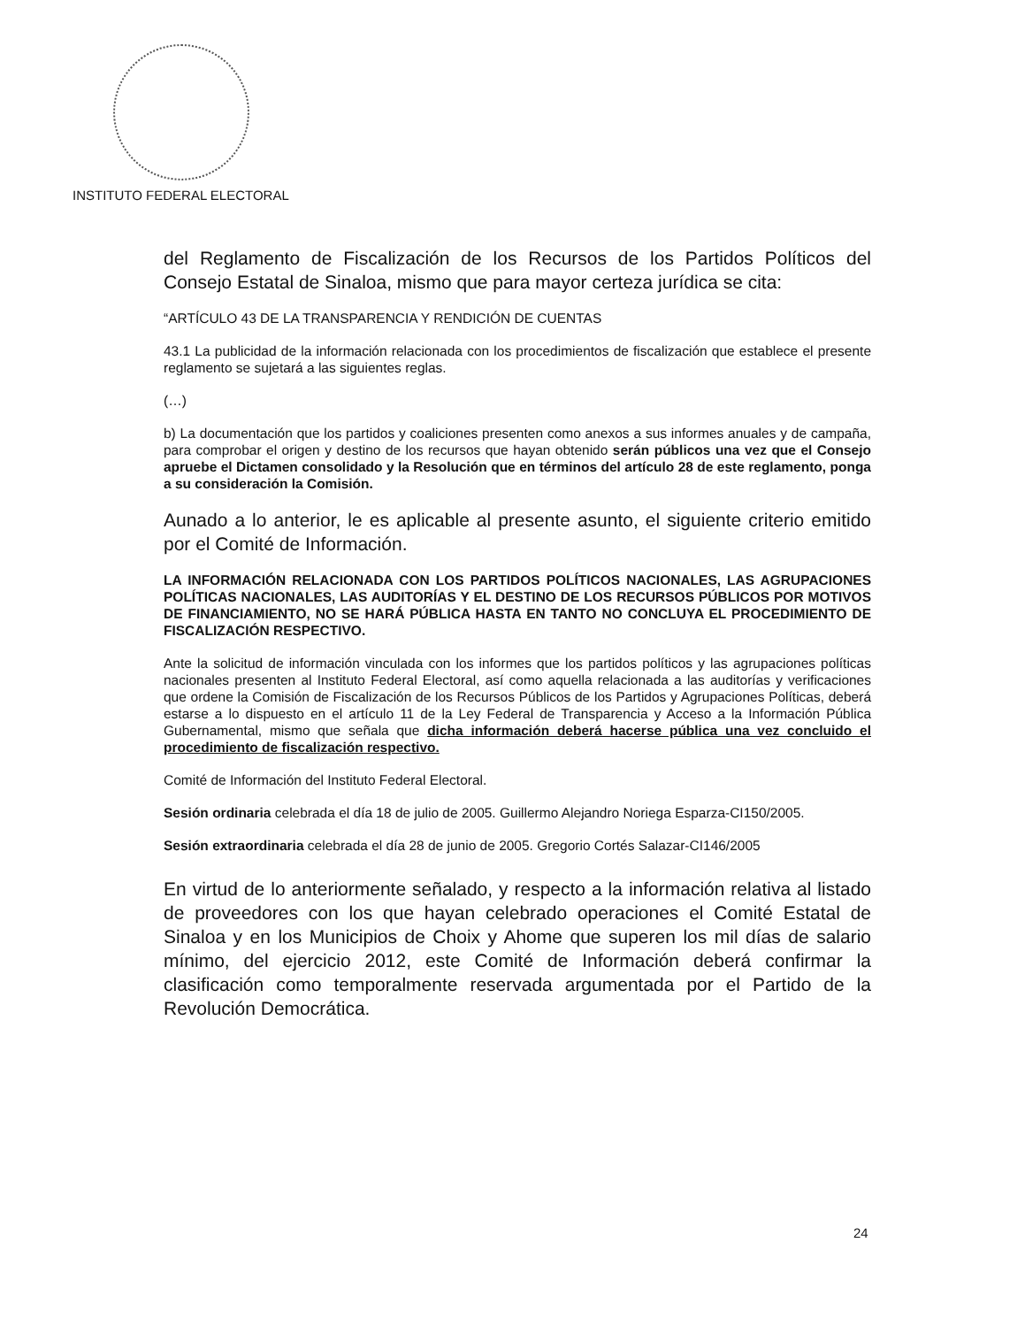INSTITUTO FEDERAL ELECTORAL
del Reglamento de Fiscalización de los Recursos de los Partidos Políticos del Consejo Estatal de Sinaloa, mismo que para mayor certeza jurídica se cita:
“ARTÍCULO 43 DE LA TRANSPARENCIA Y RENDICIÓN DE CUENTAS
43.1 La publicidad de la información relacionada con los procedimientos de fiscalización que establece el presente reglamento se sujetará a las siguientes reglas.
(…)
b) La documentación que los partidos y coaliciones presenten como anexos a sus informes anuales y de campaña, para comprobar el origen y destino de los recursos que hayan obtenido serán públicos una vez que el Consejo apruebe el Dictamen consolidado y la Resolución que en términos del artículo 28 de este reglamento, ponga a su consideración la Comisión.
Aunado a lo anterior, le es aplicable al presente asunto, el siguiente criterio emitido por el Comité de Información.
LA INFORMACIÓN RELACIONADA CON LOS PARTIDOS POLÍTICOS NACIONALES, LAS AGRUPACIONES POLÍTICAS NACIONALES, LAS AUDITORÍAS Y EL DESTINO DE LOS RECURSOS PÚBLICOS POR MOTIVOS DE FINANCIAMIENTO, NO SE HARÁ PÚBLICA HASTA EN TANTO NO CONCLUYA EL PROCEDIMIENTO DE FISCALIZACIÓN RESPECTIVO.
Ante la solicitud de información vinculada con los informes que los partidos políticos y las agrupaciones políticas nacionales presenten al Instituto Federal Electoral, así como aquella relacionada a las auditorías y verificaciones que ordene la Comisión de Fiscalización de los Recursos Públicos de los Partidos y Agrupaciones Políticas, deberá estarse a lo dispuesto en el artículo 11 de la Ley Federal de Transparencia y Acceso a la Información Pública Gubernamental, mismo que señala que dicha información deberá hacerse pública una vez concluido el procedimiento de fiscalización respectivo.
Comité de Información del Instituto Federal Electoral.
Sesión ordinaria celebrada el día 18 de julio de 2005. Guillermo Alejandro Noriega Esparza-CI150/2005.
Sesión extraordinaria celebrada el día 28 de junio de 2005. Gregorio Cortés Salazar-CI146/2005
En virtud de lo anteriormente señalado, y respecto a la información relativa al listado de proveedores con los que hayan celebrado operaciones el Comité Estatal de Sinaloa y en los Municipios de Choix y Ahome que superen los mil días de salario mínimo, del ejercicio 2012, este Comité de Información deberá confirmar la clasificación como temporalmente reservada argumentada por el Partido de la Revolución Democrática.
24